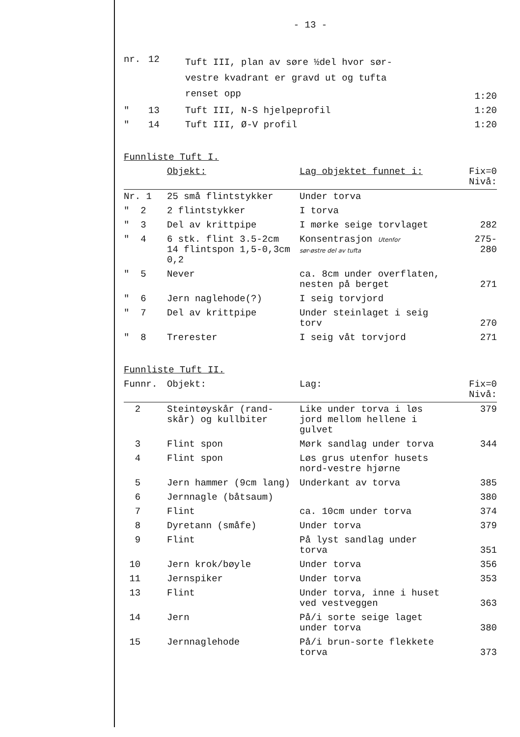- 13 -
| nr. | 12 | Tuft III, plan av søre ½del hvor sør- vestre kvadrant er gravd ut og tufta renset opp | 1:20 |
| " | 13 | Tuft III, N-S hjelpeprofil | 1:20 |
| " | 14 | Tuft III, Ø-V profil | 1:20 |
Funnliste Tuft I.
| | Objekt: | Lag objektet funnet i: | Fix=0 Nivå: |
| --- | --- | --- | --- |
| Nr. 1 | 25 små flintstykker | Under torva | |
| " 2 | 2 flintstykker | I torva | |
| " 3 | Del av krittpipe | I mørke seige torvlaget | 282 |
| " 4 | 6 stk. flint 3.5-2cm 14 flintspon 1,5-0,3cm 0,2 | Konsentrasjon Utenfor sør-østre del av tufta | 275- 280 |
| " 5 | Never | ca. 8cm under overflaten, nesten på berget | 271 |
| " 6 | Jern naglehode(?) | I seig torvjord | |
| " 7 | Del av krittpipe | Under steinlaget i seig torv | 270 |
| " 8 | Trerester | I seig våt torvjord | 271 |
Funnliste Tuft II.
| Funnr. | Objekt: | Lag: | Fix=0 Nivå: |
| --- | --- | --- | --- |
| 2 | Steintøyskår (rand- skår) og kullbiter | Like under torva i løs jord mellom hellene i gulvet | 379 |
| 3 | Flint spon | Mørk sandlag under torva | 344 |
| 4 | Flint spon | Løs grus utenfor husets nord-vestre hjørne | |
| 5 | Jern hammer (9cm lang) | Underkant av torva | 385 |
| 6 | Jernnagle (båtsaum) | | 380 |
| 7 | Flint | ca. 10cm under torva | 374 |
| 8 | Dyretann (småfe) | Under torva | 379 |
| 9 | Flint | På lyst sandlag under torva | 351 |
| 10 | Jern krok/bøyle | Under torva | 356 |
| 11 | Jernspiker | Under torva | 353 |
| 13 | Flint | Under torva, inne i huset ved vestveggen | 363 |
| 14 | Jern | På/i sorte seige laget under torva | 380 |
| 15 | Jernnaglehode | På/i brun-sorte flekkete torva | 373 |